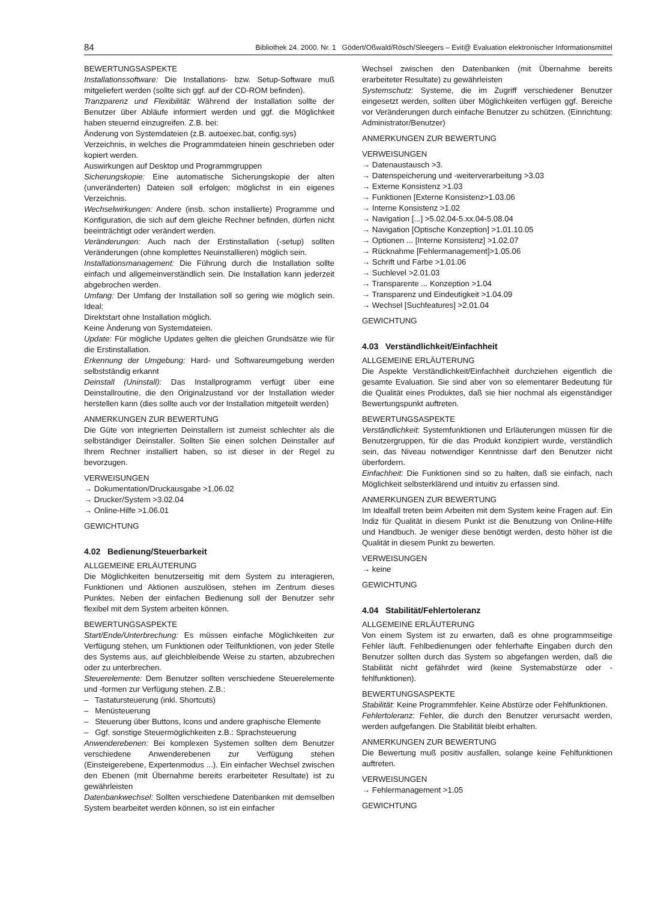84 Bibliothek 24. 2000. Nr. 1 Gödert/Oßwald/Rösch/Sleegers – Evit@ Evaluation elektronischer Informationsmittel
BEWERTUNGSASPEKTE
Installationssoftware: Die Installations- bzw. Setup-Software muß mitgeliefert werden (sollte sich ggf. auf der CD-ROM befinden).
Tranzparenz und Flexibilität: Während der Installation sollte der Benutzer über Abläufe informiert werden und ggf. die Möglichkeit haben steuernd einzugreifen. Z.B. bei:
Änderung von Systemdateien (z.B. autoexec.bat, config.sys)
Verzeichnis, in welches die Programmdateien hinein geschrieben oder kopiert werden.
Auswirkungen auf Desktop und Programmgruppen
Sicherungskopie: Eine automatische Sicherungskopie der alten (unveränderten) Dateien soll erfolgen; möglichst in ein eigenes Verzeichnis.
Wechselwirkungen: Andere (insb. schon installierte) Programme und Konfiguration, die sich auf dem gleiche Rechner befinden, dürfen nicht beeinträchtigt oder verändert werden.
Veränderungen: Auch nach der Erstinstallation (-setup) sollten Veränderungen (ohne komplettes Neuinstallieren) möglich sein.
Installationsmanagement: Die Führung durch die Installation sollte einfach und allgemeinverständlich sein. Die Installation kann jederzeit abgebrochen werden.
Umfang: Der Umfang der Installation soll so gering wie möglich sein. Ideal:
Direktstart ohne Installation möglich.
Keine Änderung von Systemdateien.
Update: Für mögliche Updates gelten die gleichen Grundsätze wie für die Erstinstallation.
Erkennung der Umgebung: Hard- und Softwareumgebung werden selbstständig erkannt
Deinstall (Uninstall): Das Installprogramm verfügt über eine Deinstallroutine, die den Originalzustand vor der Installation wieder herstellen kann (dies sollte auch vor der Installation mitgeteilt werden)
ANMERKUNGEN ZUR BEWERTUNG
Die Güte von integrierten Deinstallern ist zumeist schlechter als die selbständiger Deinstaller. Sollten Sie einen solchen Deinstaller auf Ihrem Rechner installiert haben, so ist dieser in der Regel zu bevorzugen.
VERWEISUNGEN
→ Dokumentation/Druckausgabe >1.06.02
→ Drucker/System >3.02.04
→ Online-Hilfe >1.06.01
GEWICHTUNG
4.02 Bedienung/Steuerbarkeit
ALLGEMEINE ERLÄUTERUNG
Die Möglichkeiten benutzerseitig mit dem System zu interagieren, Funktionen und Aktionen auszulösen, stehen im Zentrum dieses Punktes. Neben der einfachen Bedienung soll der Benutzer sehr flexibel mit dem System arbeiten können.
BEWERTUNGSASPEKTE
Start/Ende/Unterbrechung: Es müssen einfache Möglichkeiten zur Verfügung stehen, um Funktionen oder Teilfunktionen, von jeder Stelle des Systems aus, auf gleichbleibende Weise zu starten, abzubrechen oder zu unterbrechen.
Steuerelemente: Dem Benutzer sollten verschiedene Steuerelemente und -formen zur Verfügung stehen. Z.B.:
– Tastatursteuerung (inkl. Shortcuts)
– Menüsteuerung
– Steuerung über Buttons, Icons und andere graphische Elemente
– Ggf. sonstige Steuermöglichkeiten z.B.: Sprachsteuerung
Anwenderebenen: Bei komplexen Systemen sollten dem Benutzer verschiedene Anwenderebenen zur Verfügung stehen (Einsteigerebene, Expertenmodus ...). Ein einfacher Wechsel zwischen den Ebenen (mit Übernahme bereits erarbeiteter Resultate) ist zu gewährleisten
Datenbankwechsel: Sollten verschiedene Datenbanken mit demselben System bearbeitet werden können, so ist ein einfacher
Wechsel zwischen den Datenbanken (mit Übernahme bereits erarbeiteter Resultate) zu gewährleisten
Systemschutz: Systeme, die im Zugriff verschiedener Benutzer eingesetzt werden, sollten über Möglichkeiten verfügen ggf. Bereiche vor Veränderungen durch einfache Benutzer zu schützen. (Einrichtung: Administrator/Benutzer)
ANMERKUNGEN ZUR BEWERTUNG
VERWEISUNGEN
→ Datenaustausch >3.
→ Datenspeicherung und -weiterverarbeitung >3.03
→ Externe Konsistenz >1.03
→ Funktionen [Externe Konsistenz>1.03.06
→ Interne Konsistenz >1.02
→ Navigation [...] >5.02.04-5.xx.04-5.08.04
→ Navigation [Optische Konzeption] >1.01.10.05
→ Optionen ... [Interne Konsistenz] >1.02.07
→ Rücknahme [Fehlermanagement]>1.05.06
→ Schrift und Farbe >1.01.06
→ Suchlevel >2.01.03
→ Transparente ... Konzeption >1.04
→ Transparenz und Eindeutigkeit >1.04.09
→ Wechsel [Suchfeatures] >2.01.04
GEWICHTUNG
4.03 Verständlichkeit/Einfachheit
ALLGEMEINE ERLÄUTERUNG
Die Aspekte Verständlichkeit/Einfachheit durchziehen eigentlich die gesamte Evaluation. Sie sind aber von so elementarer Bedeutung für die Qualität eines Produktes, daß sie hier nochmal als eigenständiger Bewertungspunkt auftreten.
BEWERTUNGSASPEKTE
Verständlichkeit: Systemfunktionen und Erläuterungen müssen für die Benutzergruppen, für die das Produkt konzipiert wurde, verständlich sein, das Niveau notwendiger Kenntnisse darf den Benutzer nicht überfordern.
Einfachheit: Die Funktionen sind so zu halten, daß sie einfach, nach Möglichkeit selbsterklärend und intuitiv zu erfassen sind.
ANMERKUNGEN ZUR BEWERTUNG
Im Idealfall treten beim Arbeiten mit dem System keine Fragen auf. Ein Indiz für Qualität in diesem Punkt ist die Benutzung von Online-Hilfe und Handbuch. Je weniger diese benötigt werden, desto höher ist die Qualität in diesem Punkt zu bewerten.
VERWEISUNGEN
→ keine
GEWICHTUNG
4.04 Stabilität/Fehlertoleranz
ALLGEMEINE ERLÄUTERUNG
Von einem System ist zu erwarten, daß es ohne programmseitige Fehler läuft. Fehlbedienungen oder fehlerhafte Eingaben durch den Benutzer sollten durch das System so abgefangen werden, daß die Stabilität nicht gefährdet wird (keine Systemabstürze oder -fehlfunktionen).
BEWERTUNGSASPEKTE
Stabilität: Keine Programmfehler. Keine Abstürze oder Fehlfunktionen.
Fehlertoleranz: Fehler, die durch den Benutzer verursacht werden, werden aufgefangen. Die Stabilität bleibt erhalten.
ANMERKUNGEN ZUR BEWERTUNG
Die Bewertung muß positiv ausfallen, solange keine Fehlfunktionen auftreten.
VERWEISUNGEN
→ Fehlermanagement >1.05
GEWICHTUNG